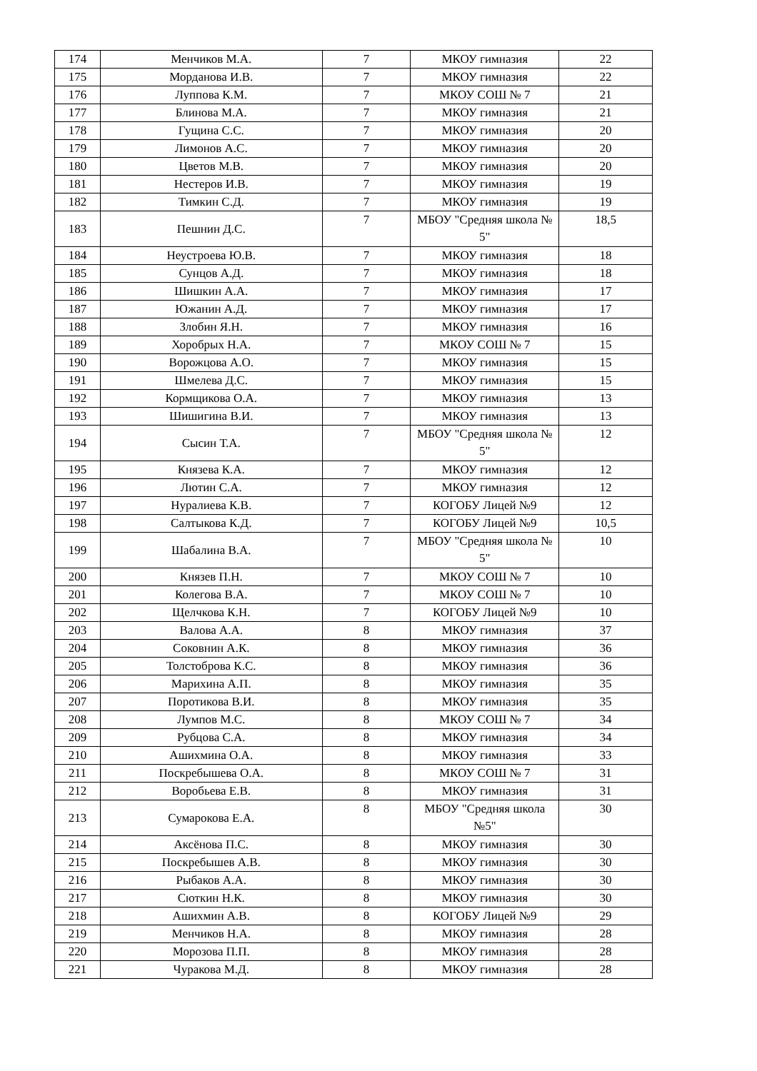| 174 | Менчиков М.А. | 7 | МКОУ гимназия | 22 |
| 175 | Морданова И.В. | 7 | МКОУ гимназия | 22 |
| 176 | Луппова К.М. | 7 | МКОУ СОШ № 7 | 21 |
| 177 | Блинова М.А. | 7 | МКОУ гимназия | 21 |
| 178 | Гущина С.С. | 7 | МКОУ гимназия | 20 |
| 179 | Лимонов А.С. | 7 | МКОУ гимназия | 20 |
| 180 | Цветов М.В. | 7 | МКОУ гимназия | 20 |
| 181 | Нестеров И.В. | 7 | МКОУ гимназия | 19 |
| 182 | Тимкин С.Д. | 7 | МКОУ гимназия | 19 |
| 183 | Пешнин Д.С. | 7 | МБОУ "Средняя школа № 5" | 18,5 |
| 184 | Неустроева Ю.В. | 7 | МКОУ гимназия | 18 |
| 185 | Сунцов А.Д. | 7 | МКОУ гимназия | 18 |
| 186 | Шишкин А.А. | 7 | МКОУ гимназия | 17 |
| 187 | Южанин А.Д. | 7 | МКОУ гимназия | 17 |
| 188 | Злобин Я.Н. | 7 | МКОУ гимназия | 16 |
| 189 | Хоробрых Н.А. | 7 | МКОУ СОШ № 7 | 15 |
| 190 | Ворожцова А.О. | 7 | МКОУ гимназия | 15 |
| 191 | Шмелева Д.С. | 7 | МКОУ гимназия | 15 |
| 192 | Кормщикова О.А. | 7 | МКОУ гимназия | 13 |
| 193 | Шишигина В.И. | 7 | МКОУ гимназия | 13 |
| 194 | Сысин Т.А. | 7 | МБОУ "Средняя школа № 5" | 12 |
| 195 | Князева К.А. | 7 | МКОУ гимназия | 12 |
| 196 | Лютин С.А. | 7 | МКОУ гимназия | 12 |
| 197 | Нуралиева К.В. | 7 | КОГОБУ Лицей №9 | 12 |
| 198 | Салтыкова К.Д. | 7 | КОГОБУ Лицей №9 | 10,5 |
| 199 | Шабалина В.А. | 7 | МБОУ "Средняя школа № 5" | 10 |
| 200 | Князев П.Н. | 7 | МКОУ СОШ № 7 | 10 |
| 201 | Колегова В.А. | 7 | МКОУ СОШ № 7 | 10 |
| 202 | Щелчкова К.Н. | 7 | КОГОБУ Лицей №9 | 10 |
| 203 | Валова А.А. | 8 | МКОУ гимназия | 37 |
| 204 | Соковнин А.К. | 8 | МКОУ гимназия | 36 |
| 205 | Толстоброва К.С. | 8 | МКОУ гимназия | 36 |
| 206 | Марихина А.П. | 8 | МКОУ гимназия | 35 |
| 207 | Поротикова В.И. | 8 | МКОУ гимназия | 35 |
| 208 | Лумпов М.С. | 8 | МКОУ СОШ № 7 | 34 |
| 209 | Рубцова С.А. | 8 | МКОУ гимназия | 34 |
| 210 | Ашихмина О.А. | 8 | МКОУ гимназия | 33 |
| 211 | Поскребышева О.А. | 8 | МКОУ СОШ № 7 | 31 |
| 212 | Воробьева Е.В. | 8 | МКОУ гимназия | 31 |
| 213 | Сумарокова Е.А. | 8 | МБОУ "Средняя школа №5" | 30 |
| 214 | Аксёнова П.С. | 8 | МКОУ гимназия | 30 |
| 215 | Поскребышев А.В. | 8 | МКОУ гимназия | 30 |
| 216 | Рыбаков А.А. | 8 | МКОУ гимназия | 30 |
| 217 | Сюткин Н.К. | 8 | МКОУ гимназия | 30 |
| 218 | Ашихмин А.В. | 8 | КОГОБУ Лицей №9 | 29 |
| 219 | Менчиков Н.А. | 8 | МКОУ гимназия | 28 |
| 220 | Морозова П.П. | 8 | МКОУ гимназия | 28 |
| 221 | Чуракова М.Д. | 8 | МКОУ гимназия | 28 |